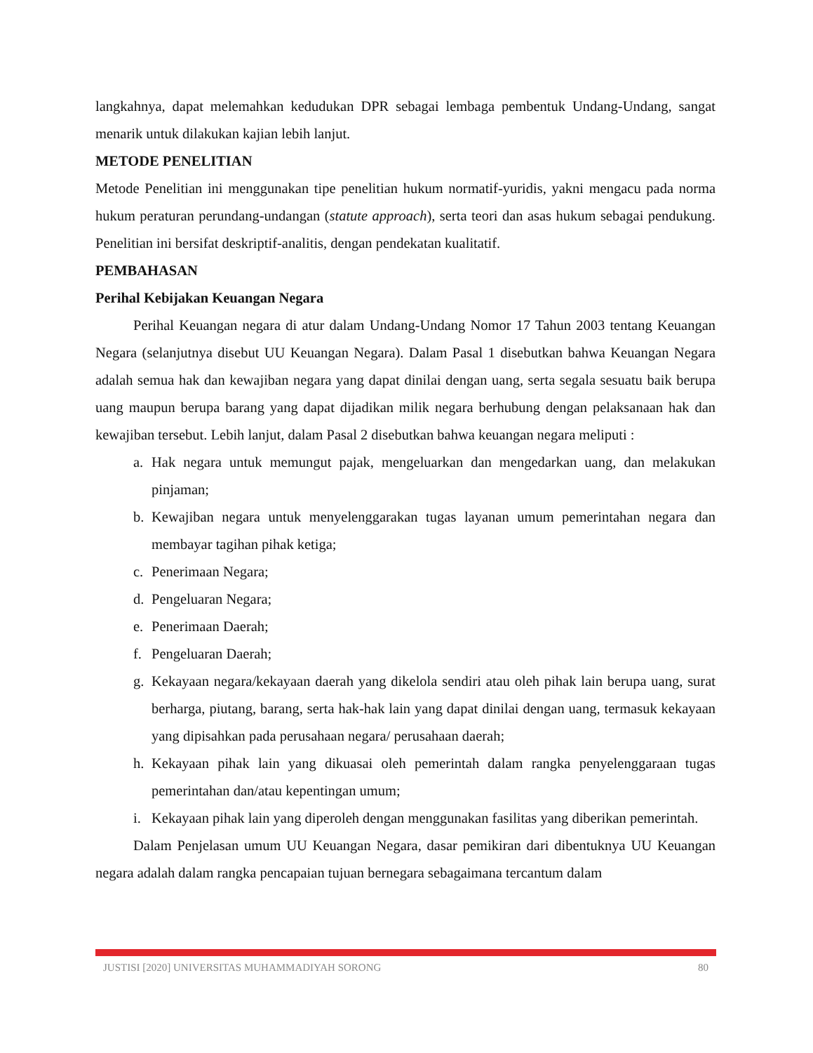langkahnya, dapat melemahkan kedudukan DPR sebagai lembaga pembentuk Undang-Undang, sangat menarik untuk dilakukan kajian lebih lanjut.
METODE PENELITIAN
Metode Penelitian ini menggunakan tipe penelitian hukum normatif-yuridis, yakni mengacu pada norma hukum peraturan perundang-undangan (statute approach), serta teori dan asas hukum sebagai pendukung. Penelitian ini bersifat deskriptif-analitis, dengan pendekatan kualitatif.
PEMBAHASAN
Perihal Kebijakan Keuangan Negara
Perihal Keuangan negara di atur dalam Undang-Undang Nomor 17 Tahun 2003 tentang Keuangan Negara (selanjutnya disebut UU Keuangan Negara). Dalam Pasal 1 disebutkan bahwa Keuangan Negara adalah semua hak dan kewajiban negara yang dapat dinilai dengan uang, serta segala sesuatu baik berupa uang maupun berupa barang yang dapat dijadikan milik negara berhubung dengan pelaksanaan hak dan kewajiban tersebut. Lebih lanjut, dalam Pasal 2 disebutkan bahwa keuangan negara meliputi :
a. Hak negara untuk memungut pajak, mengeluarkan dan mengedarkan uang, dan melakukan pinjaman;
b. Kewajiban negara untuk menyelenggarakan tugas layanan umum pemerintahan negara dan membayar tagihan pihak ketiga;
c. Penerimaan Negara;
d. Pengeluaran Negara;
e. Penerimaan Daerah;
f. Pengeluaran Daerah;
g. Kekayaan negara/kekayaan daerah yang dikelola sendiri atau oleh pihak lain berupa uang, surat berharga, piutang, barang, serta hak-hak lain yang dapat dinilai dengan uang, termasuk kekayaan yang dipisahkan pada perusahaan negara/ perusahaan daerah;
h. Kekayaan pihak lain yang dikuasai oleh pemerintah dalam rangka penyelenggaraan tugas pemerintahan dan/atau kepentingan umum;
i. Kekayaan pihak lain yang diperoleh dengan menggunakan fasilitas yang diberikan pemerintah.
Dalam Penjelasan umum UU Keuangan Negara, dasar pemikiran dari dibentuknya UU Keuangan negara adalah dalam rangka pencapaian tujuan bernegara sebagaimana tercantum dalam
JUSTISI [2020] UNIVERSITAS MUHAMMADIYAH SORONG 80